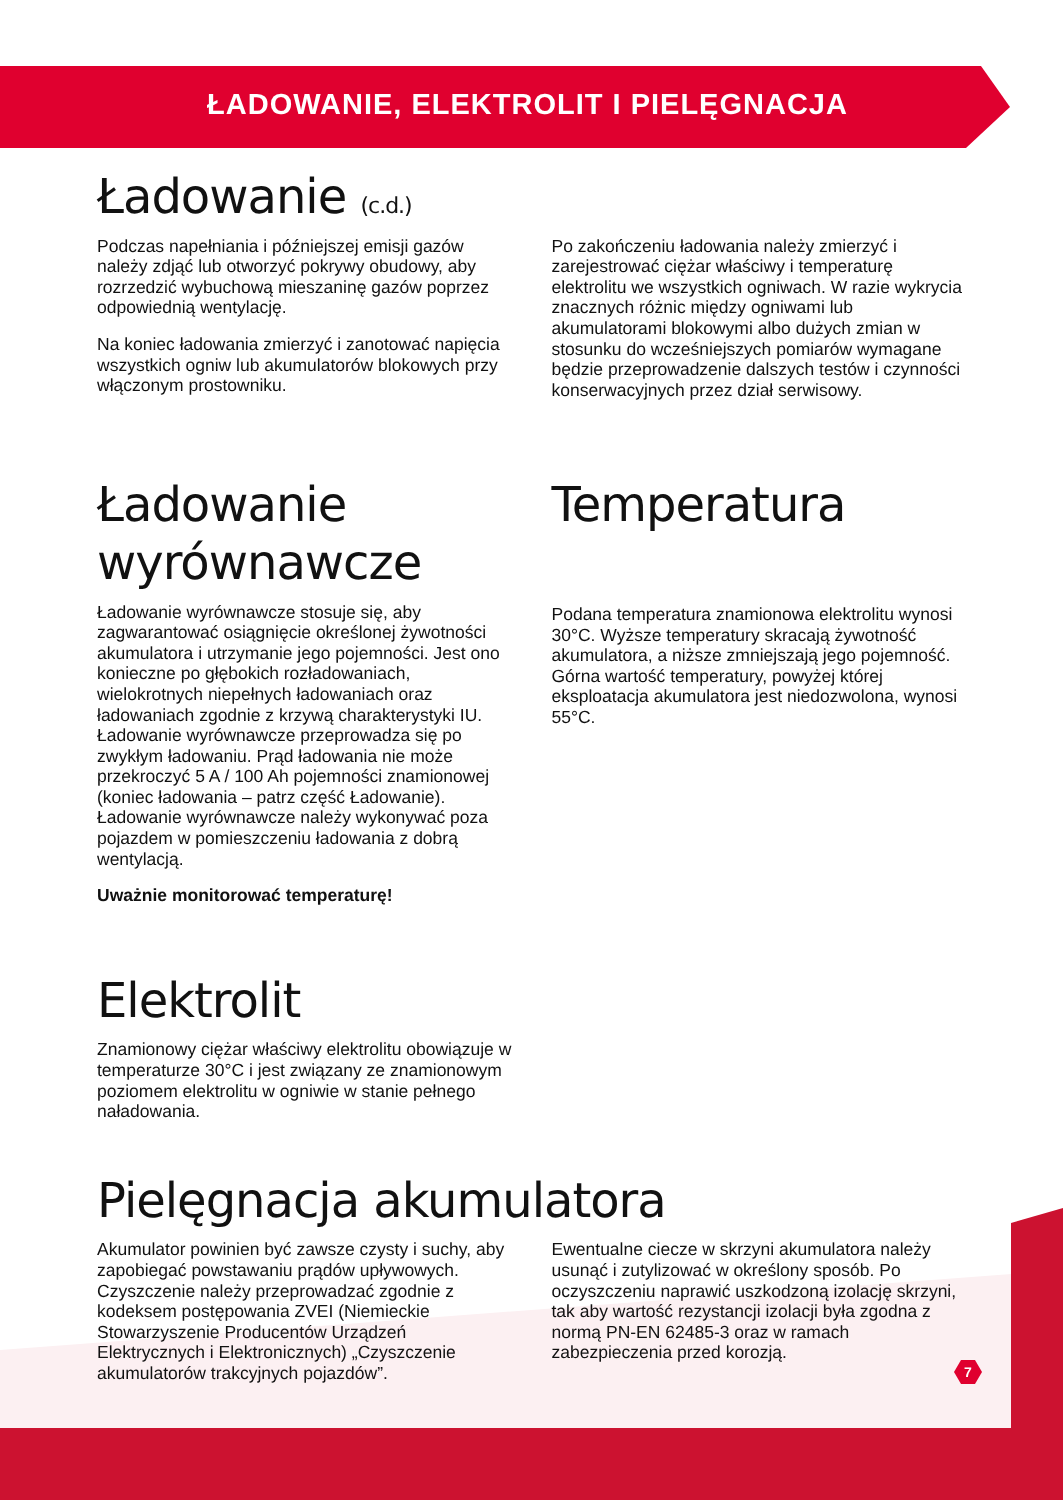ŁADOWANIE, ELEKTROLIT I PIELĘGNACJA
Ładowanie (c.d.)
Podczas napełniania i późniejszej emisji gazów należy zdjąć lub otworzyć pokrywy obudowy, aby rozrzedzić wybuchową mieszaninę gazów poprzez odpowiednią wentylację.
Na koniec ładowania zmierzyć i zanotować napięcia wszystkich ogniw lub akumulatorów blokowych przy włączonym prostowniku.
Po zakończeniu ładowania należy zmierzyć i zarejestrować ciężar właściwy i temperaturę elektrolitu we wszystkich ogniwach. W razie wykrycia znacznych różnic między ogniwami lub akumulatorami blokowymi albo dużych zmian w stosunku do wcześniejszych pomiarów wymagane będzie przeprowadzenie dalszych testów i czynności konserwacyjnych przez dział serwisowy.
Ładowanie wyrównawcze
Ładowanie wyrównawcze stosuje się, aby zagwarantować osiągnięcie określonej żywotności akumulatora i utrzymanie jego pojemności. Jest ono konieczne po głębokich rozładowaniach, wielokrotnych niepełnych ładowaniach oraz ładowaniach zgodnie z krzywą charakterystyki IU. Ładowanie wyrównawcze przeprowadza się po zwykłym ładowaniu. Prąd ładowania nie może przekroczyć 5 A / 100 Ah pojemności znamionowej (koniec ładowania – patrz część Ładowanie). Ładowanie wyrównawcze należy wykonywać poza pojazdem w pomieszczeniu ładowania z dobrą wentylacją.
Uważnie monitorować temperaturę!
Temperatura
Podana temperatura znamionowa elektrolitu wynosi 30°C. Wyższe temperatury skracają żywotność akumulatora, a niższe zmniejszają jego pojemność. Górna wartość temperatury, powyżej której eksploatacja akumulatora jest niedozwolona, wynosi 55°C.
Elektrolit
Znamionowy ciężar właściwy elektrolitu obowiązuje w temperaturze 30°C i jest związany ze znamionowym poziomem elektrolitu w ogniwie w stanie pełnego naładowania.
Pielęgnacja akumulatora
Akumulator powinien być zawsze czysty i suchy, aby zapobiegać powstawaniu prądów upływowych. Czyszczenie należy przeprowadzać zgodnie z kodeksem postępowania ZVEI (Niemieckie Stowarzyszenie Producentów Urządzeń Elektrycznych i Elektronicznych) „Czyszczenie akumulatorów trakcyjnych pojazdów”.
Ewentualne ciecze w skrzyni akumulatora należy usunąć i zutylizować w określony sposób. Po oczyszczeniu naprawić uszkodzoną izolację skrzyni, tak aby wartość rezystancji izolacji była zgodna z normą PN-EN 62485-3 oraz w ramach zabezpieczenia przed korozją.
7